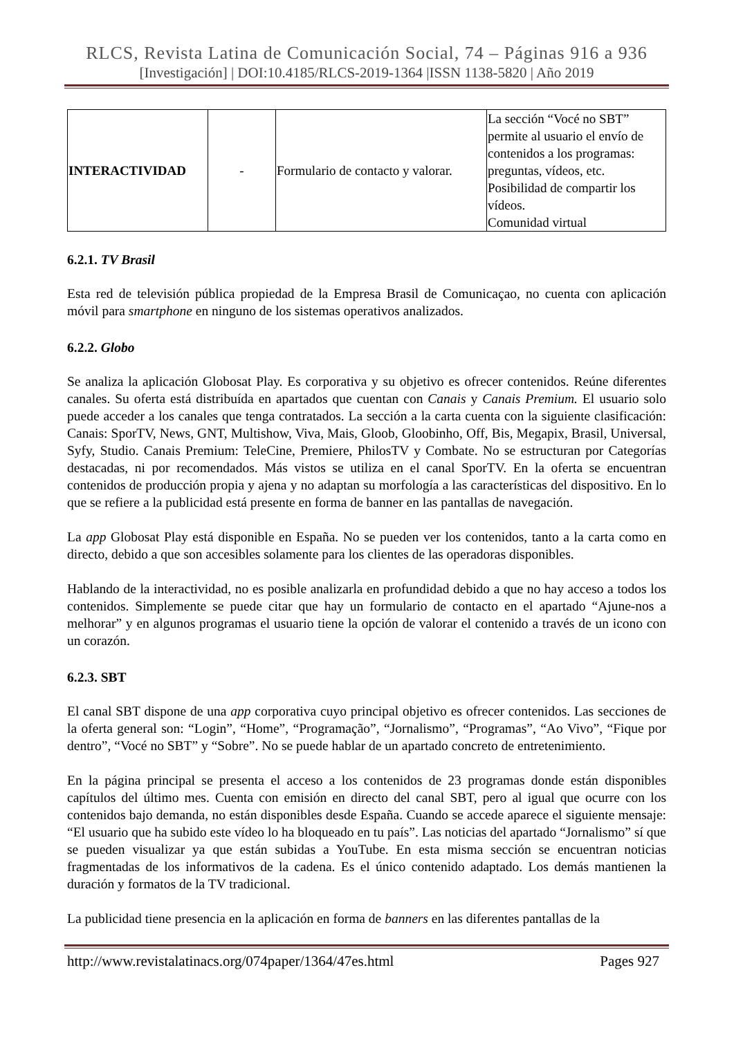RLCS, Revista Latina de Comunicación Social, 74 – Páginas 916 a 936
[Investigación] | DOI:10.4185/RLCS-2019-1364 |ISSN 1138-5820 | Año 2019
| INTERACTIVIDAD | - | Formulario de contacto y valorar. | La sección “Vocé no SBT” permite al usuario el envío de contenidos a los programas: preguntas, vídeos, etc. Posibilidad de compartir los vídeos. Comunidad virtual |
6.2.1. TV Brasil
Esta red de televisión pública propiedad de la Empresa Brasil de Comunicaçao, no cuenta con aplicación móvil para smartphone en ninguno de los sistemas operativos analizados.
6.2.2. Globo
Se analiza la aplicación Globosat Play. Es corporativa y su objetivo es ofrecer contenidos. Reúne diferentes canales. Su oferta está distribuída en apartados que cuentan con Canais y Canais Premium. El usuario solo puede acceder a los canales que tenga contratados. La sección a la carta cuenta con la siguiente clasificación: Canais: SporTV, News, GNT, Multishow, Viva, Mais, Gloob, Gloobinho, Off, Bis, Megapix, Brasil, Universal, Syfy, Studio. Canais Premium: TeleCine, Premiere, PhilosTV y Combate. No se estructuran por Categorías destacadas, ni por recomendados. Más vistos se utiliza en el canal SporTV. En la oferta se encuentran contenidos de producción propia y ajena y no adaptan su morfología a las características del dispositivo. En lo que se refiere a la publicidad está presente en forma de banner en las pantallas de navegación.
La app Globosat Play está disponible en España. No se pueden ver los contenidos, tanto a la carta como en directo, debido a que son accesibles solamente para los clientes de las operadoras disponibles.
Hablando de la interactividad, no es posible analizarla en profundidad debido a que no hay acceso a todos los contenidos. Simplemente se puede citar que hay un formulario de contacto en el apartado “Ajune-nos a melhorar” y en algunos programas el usuario tiene la opción de valorar el contenido a través de un icono con un corazón.
6.2.3. SBT
El canal SBT dispone de una app corporativa cuyo principal objetivo es ofrecer contenidos. Las secciones de la oferta general son: “Login”, “Home”, “Programação”, “Jornalismo”, “Programas”, “Ao Vivo”, “Fique por dentro”, “Vocé no SBT” y “Sobre”. No se puede hablar de un apartado concreto de entretenimiento.
En la página principal se presenta el acceso a los contenidos de 23 programas donde están disponibles capítulos del último mes. Cuenta con emisión en directo del canal SBT, pero al igual que ocurre con los contenidos bajo demanda, no están disponibles desde España. Cuando se accede aparece el siguiente mensaje: “El usuario que ha subido este vídeo lo ha bloqueado en tu país”. Las noticias del apartado “Jornalismo” sí que se pueden visualizar ya que están subidas a YouTube. En esta misma sección se encuentran noticias fragmentadas de los informativos de la cadena. Es el único contenido adaptado. Los demás mantienen la duración y formatos de la TV tradicional.
La publicidad tiene presencia en la aplicación en forma de banners en las diferentes pantallas de la
http://www.revistalatinacs.org/074paper/1364/47es.html Pages 927